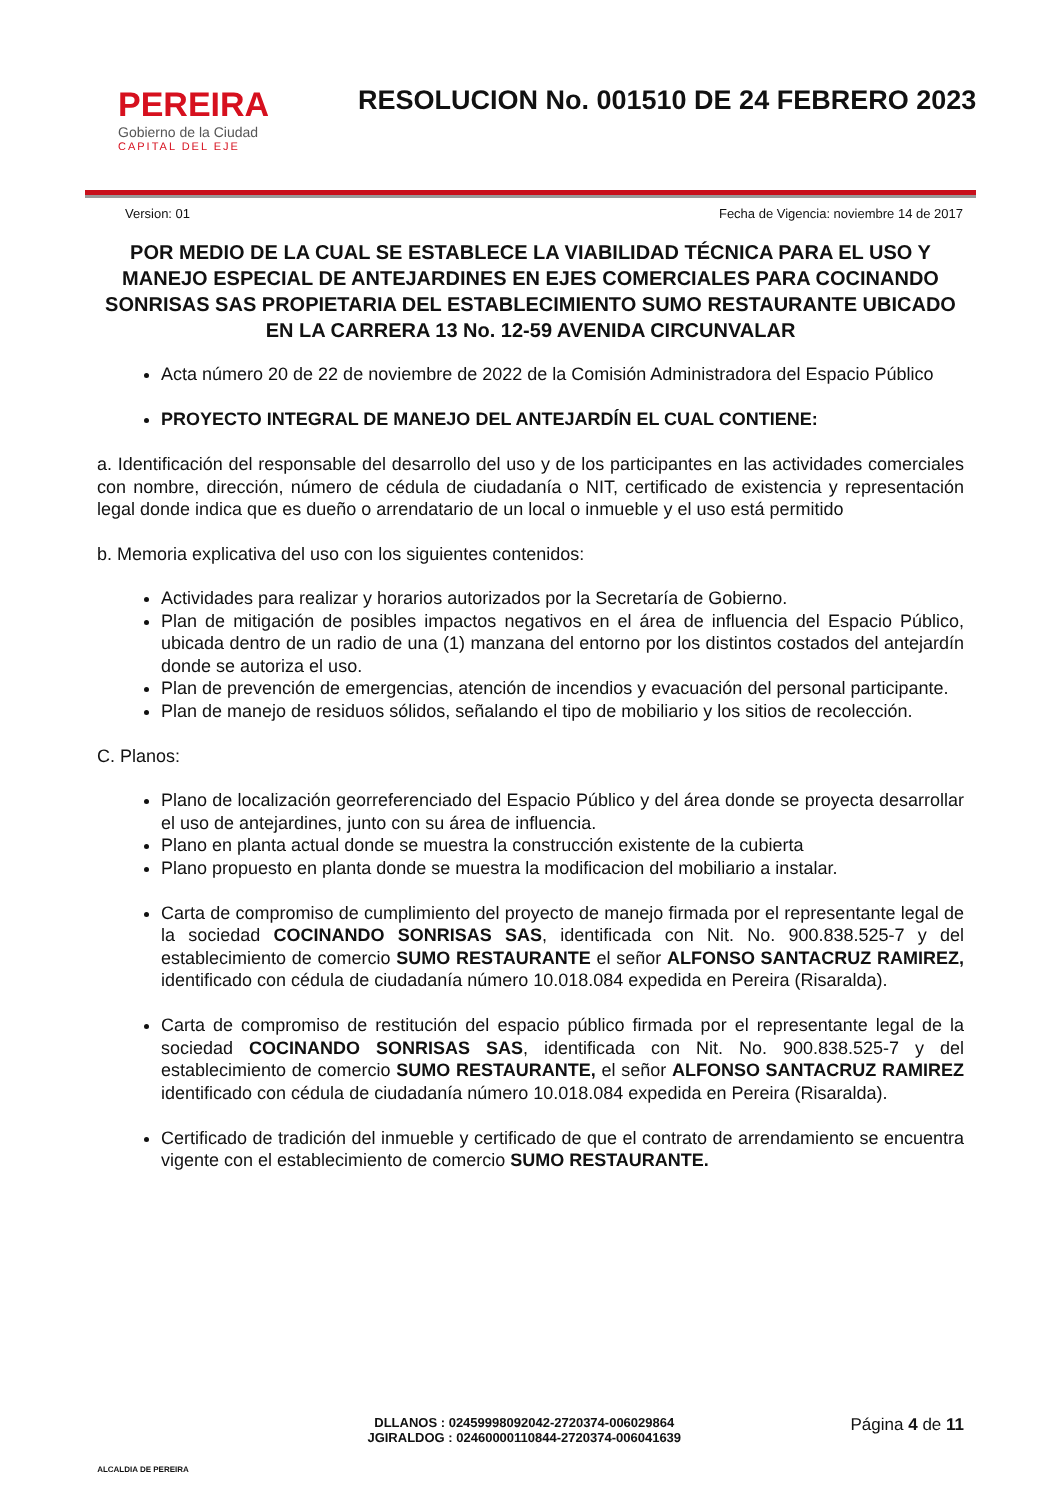PEREIRA
Gobierno de la Ciudad
CAPITAL DEL EJE
RESOLUCION No. 001510 DE 24 FEBRERO 2023
Version: 01 Fecha de Vigencia: noviembre 14 de 2017
POR MEDIO DE LA CUAL SE ESTABLECE LA VIABILIDAD TÉCNICA PARA EL USO Y MANEJO ESPECIAL DE ANTEJARDINES EN EJES COMERCIALES PARA COCINANDO SONRISAS SAS PROPIETARIA DEL ESTABLECIMIENTO SUMO RESTAURANTE UBICADO EN LA CARRERA 13 No. 12-59 AVENIDA CIRCUNVALAR
Acta número 20 de 22 de noviembre de 2022 de la Comisión Administradora del Espacio Público
PROYECTO INTEGRAL DE MANEJO DEL ANTEJARDÍN EL CUAL CONTIENE:
a. Identificación del responsable del desarrollo del uso y de los participantes en las actividades comerciales con nombre, dirección, número de cédula de ciudadanía o NIT, certificado de existencia y representación legal donde indica que es dueño o arrendatario de un local o inmueble y el uso está permitido
b. Memoria explicativa del uso con los siguientes contenidos:
Actividades para realizar y horarios autorizados por la Secretaría de Gobierno.
Plan de mitigación de posibles impactos negativos en el área de influencia del Espacio Público, ubicada dentro de un radio de una (1) manzana del entorno por los distintos costados del antejardín donde se autoriza el uso.
Plan de prevención de emergencias, atención de incendios y evacuación del personal participante.
Plan de manejo de residuos sólidos, señalando el tipo de mobiliario y los sitios de recolección.
C. Planos:
Plano de localización georreferenciado del Espacio Público y del área donde se proyecta desarrollar el uso de antejardines, junto con su área de influencia.
Plano en planta actual donde se muestra la construcción existente de la cubierta
Plano propuesto en planta donde se muestra la modificacion del mobiliario a instalar.
Carta de compromiso de cumplimiento del proyecto de manejo firmada por el representante legal de la sociedad COCINANDO SONRISAS SAS, identificada con Nit. No. 900.838.525-7 y del establecimiento de comercio SUMO RESTAURANTE el señor ALFONSO SANTACRUZ RAMIREZ, identificado con cédula de ciudadanía número 10.018.084 expedida en Pereira (Risaralda).
Carta de compromiso de restitución del espacio público firmada por el representante legal de la sociedad COCINANDO SONRISAS SAS, identificada con Nit. No. 900.838.525-7 y del establecimiento de comercio SUMO RESTAURANTE, el señor ALFONSO SANTACRUZ RAMIREZ identificado con cédula de ciudadanía número 10.018.084 expedida en Pereira (Risaralda).
Certificado de tradición del inmueble y certificado de que el contrato de arrendamiento se encuentra vigente con el establecimiento de comercio SUMO RESTAURANTE.
ALCALDIA DE PEREIRA
DLLANOS : 02459998092042-2720374-006029864
JGIRALDOG : 02460000110844-2720374-006041639
Página 4 de 11